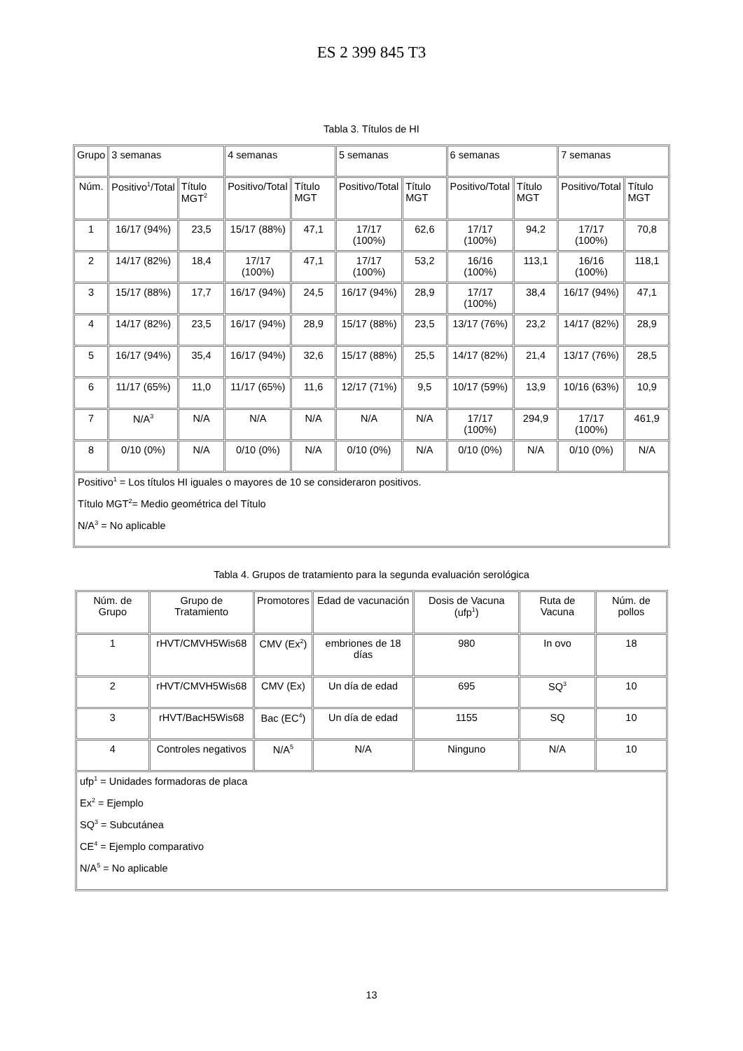ES 2 399 845 T3
Tabla 3. Títulos de HI
| Grupo | 3 semanas | | 4 semanas | | 5 semanas | | 6 semanas | | 7 semanas | |
| Núm. | Positivo<sup>1</sup>/Total | Título MGT<sup>2</sup> | Positivo/Total | Título MGT | Positivo/Total | Título MGT | Positivo/Total | Título MGT | Positivo/Total | Título MGT |
| 1 | 16/17 (94%) | 23,5 | 15/17 (88%) | 47,1 | 17/17 (100%) | 62,6 | 17/17 (100%) | 94,2 | 17/17 (100%) | 70,8 |
| 2 | 14/17 (82%) | 18,4 | 17/17 (100%) | 47,1 | 17/17 (100%) | 53,2 | 16/16 (100%) | 113,1 | 16/16 (100%) | 118,1 |
| 3 | 15/17 (88%) | 17,7 | 16/17 (94%) | 24,5 | 16/17 (94%) | 28,9 | 17/17 (100%) | 38,4 | 16/17 (94%) | 47,1 |
| 4 | 14/17 (82%) | 23,5 | 16/17 (94%) | 28,9 | 15/17 (88%) | 23,5 | 13/17 (76%) | 23,2 | 14/17 (82%) | 28,9 |
| 5 | 16/17 (94%) | 35,4 | 16/17 (94%) | 32,6 | 15/17 (88%) | 25,5 | 14/17 (82%) | 21,4 | 13/17 (76%) | 28,5 |
| 6 | 11/17 (65%) | 11,0 | 11/17 (65%) | 11,6 | 12/17 (71%) | 9,5 | 10/17 (59%) | 13,9 | 10/16 (63%) | 10,9 |
| 7 | N/A<sup>3</sup> | N/A | N/A | N/A | N/A | N/A | 17/17 (100%) | 294,9 | 17/17 (100%) | 461,9 |
| 8 | 0/10 (0%) | N/A | 0/10 (0%) | N/A | 0/10 (0%) | N/A | 0/10 (0%) | N/A | 0/10 (0%) | N/A |
| Positivo<sup>1</sup> = Los títulos HI iguales o mayores de 10 se consideraron positivos. Título MGT<sup>2</sup>= Medio geométrica del Título N/A<sup>3</sup> = No aplicable | | | | | | | | | | |
Tabla 4. Grupos de tratamiento para la segunda evaluación serológica
| Núm. de Grupo | Grupo de Tratamiento | Promotores | Edad de vacunación | Dosis de Vacuna (ufp<sup>1</sup>) | Ruta de Vacuna | Núm. de pollos |
| 1 | rHVT/CMVH5Wis68 | CMV (Ex<sup>2</sup>) | embriones de 18 días | 980 | In ovo | 18 |
| 2 | rHVT/CMVH5Wis68 | CMV (Ex) | Un día de edad | 695 | SQ<sup>3</sup> | 10 |
| 3 | rHVT/BacH5Wis68 | Bac (EC<sup>4</sup>) | Un día de edad | 1155 | SQ | 10 |
| 4 | Controles negativos | N/A<sup>5</sup> | N/A | Ninguno | N/A | 10 |
| ufp<sup>1</sup> = Unidades formadoras de placa Ex<sup>2</sup> = Ejemplo SQ<sup>3</sup> = Subcutánea CE<sup>4</sup> = Ejemplo comparativo N/A<sup>5</sup> = No aplicable | | | | | | |
13